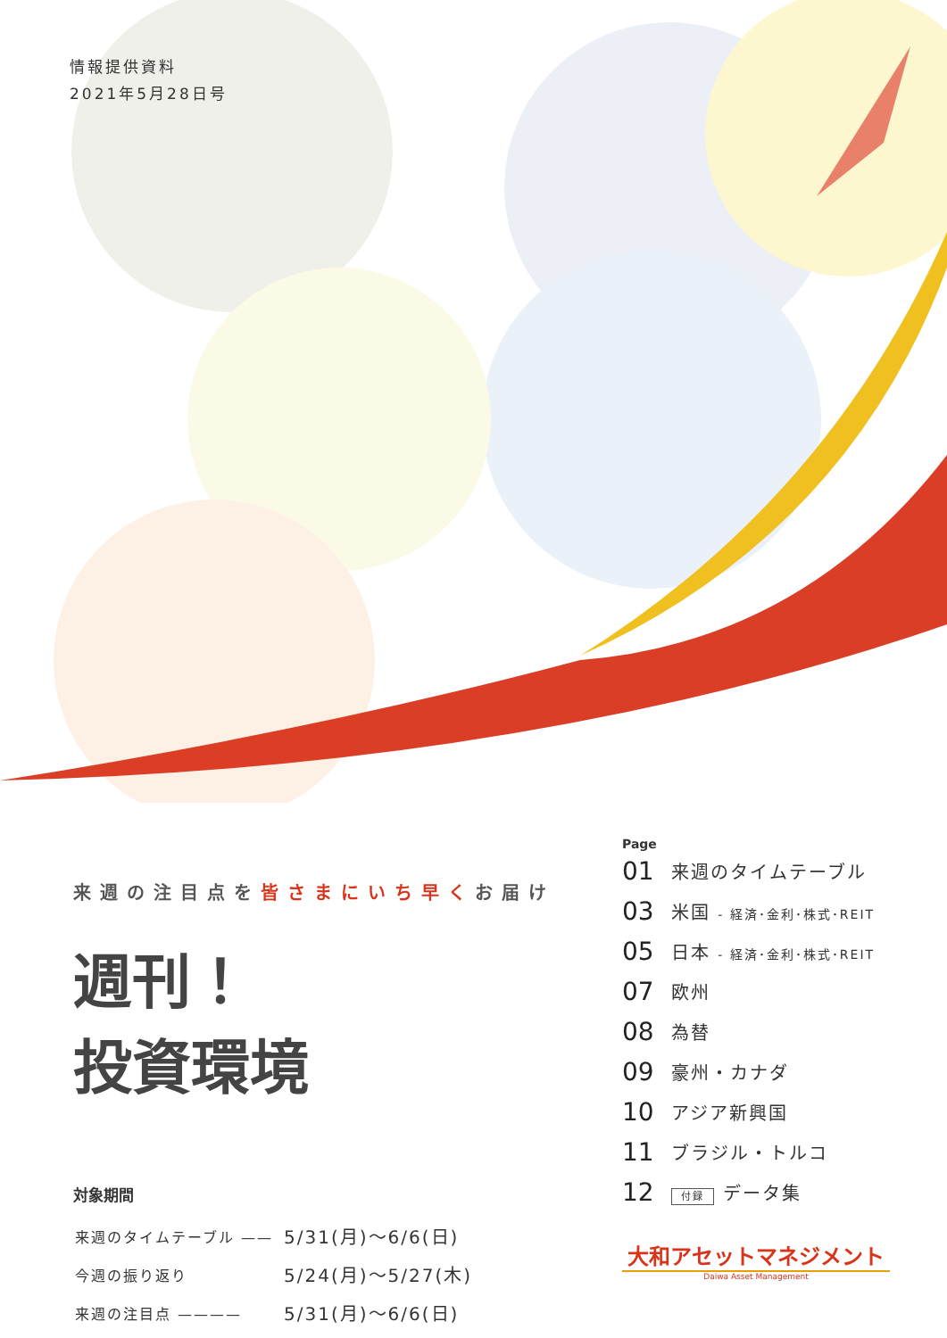情報提供資料
2021年5月28日号
来週の注目点を皆さまにいち早くお届け
週刊！
投資環境
対象期間
| 来週のタイムテーブル —— | 5/31(月)～6/6(日) |
| 今週の振り返り | 5/24(月)～5/27(木) |
| 来週の注目点 ———— | 5/31(月)～6/6(日) |
Page
| 01 | 来週のタイムテーブル |
| 03 | 米国 - 経済･金利･株式･REIT |
| 05 | 日本 - 経済･金利･株式･REIT |
| 07 | 欧州 |
| 08 | 為替 |
| 09 | 豪州・カナダ |
| 10 | アジア新興国 |
| 11 | ブラジル・トルコ |
| 12 | 付録 データ集 |
大和アセットマネジメント
Daiwa Asset Management